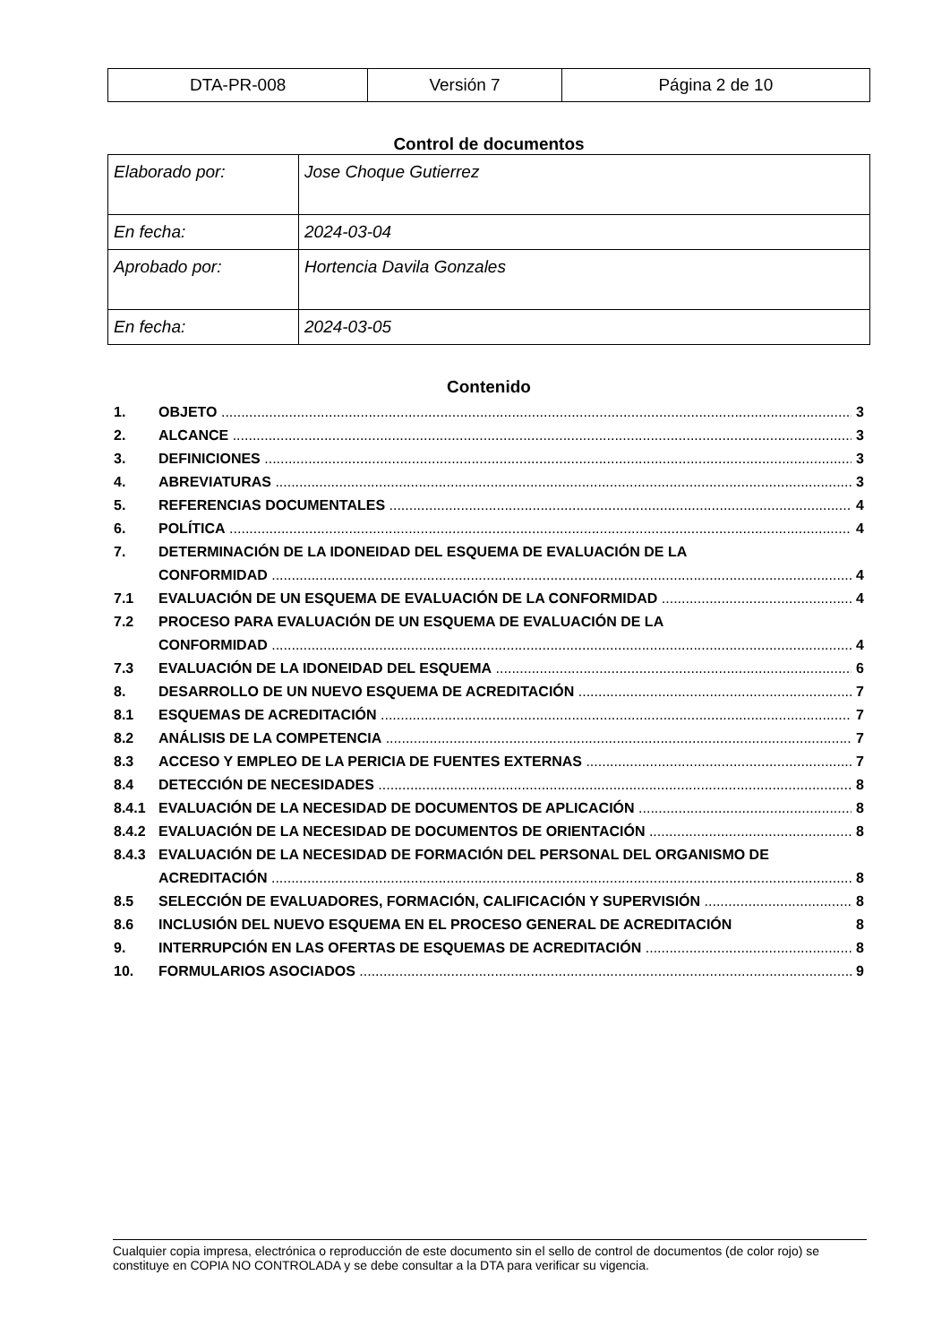| DTA-PR-008 | Versión 7 | Página 2 de 10 |
Control de documentos
| Elaborado por: | Jose Choque Gutierrez |
| En fecha: | 2024-03-04 |
| Aprobado por: | Hortencia Davila Gonzales |
| En fecha: | 2024-03-05 |
Contenido
1. OBJETO 3
2. ALCANCE 3
3. DEFINICIONES 3
4. ABREVIATURAS 3
5. REFERENCIAS DOCUMENTALES 4
6. POLÍTICA 4
7. DETERMINACIÓN DE LA IDONEIDAD DEL ESQUEMA DE EVALUACIÓN DE LA
CONFORMIDAD 4
7.1 EVALUACIÓN DE UN ESQUEMA DE EVALUACIÓN DE LA CONFORMIDAD 4
7.2 PROCESO PARA EVALUACIÓN DE UN ESQUEMA DE EVALUACIÓN DE LA
CONFORMIDAD 4
7.3 EVALUACIÓN DE LA IDONEIDAD DEL ESQUEMA 6
8. DESARROLLO DE UN NUEVO ESQUEMA DE ACREDITACIÓN 7
8.1 ESQUEMAS DE ACREDITACIÓN 7
8.2 ANÁLISIS DE LA COMPETENCIA 7
8.3 ACCESO Y EMPLEO DE LA PERICIA DE FUENTES EXTERNAS 7
8.4 DETECCIÓN DE NECESIDADES 8
8.4.1 EVALUACIÓN DE LA NECESIDAD DE DOCUMENTOS DE APLICACIÓN 8
8.4.2 EVALUACIÓN DE LA NECESIDAD DE DOCUMENTOS DE ORIENTACIÓN 8
8.4.3 EVALUACIÓN DE LA NECESIDAD DE FORMACIÓN DEL PERSONAL DEL ORGANISMO DE
ACREDITACIÓN 8
8.5 SELECCIÓN DE EVALUADORES, FORMACIÓN, CALIFICACIÓN Y SUPERVISIÓN 8
8.6 INCLUSIÓN DEL NUEVO ESQUEMA EN EL PROCESO GENERAL DE ACREDITACIÓN 8
9. INTERRUPCIÓN EN LAS OFERTAS DE ESQUEMAS DE ACREDITACIÓN 8
10. FORMULARIOS ASOCIADOS 9
Cualquier copia impresa, electrónica o reproducción de este documento sin el sello de control de documentos (de color rojo) se constituye en COPIA NO CONTROLADA y se debe consultar a la DTA para verificar su vigencia.